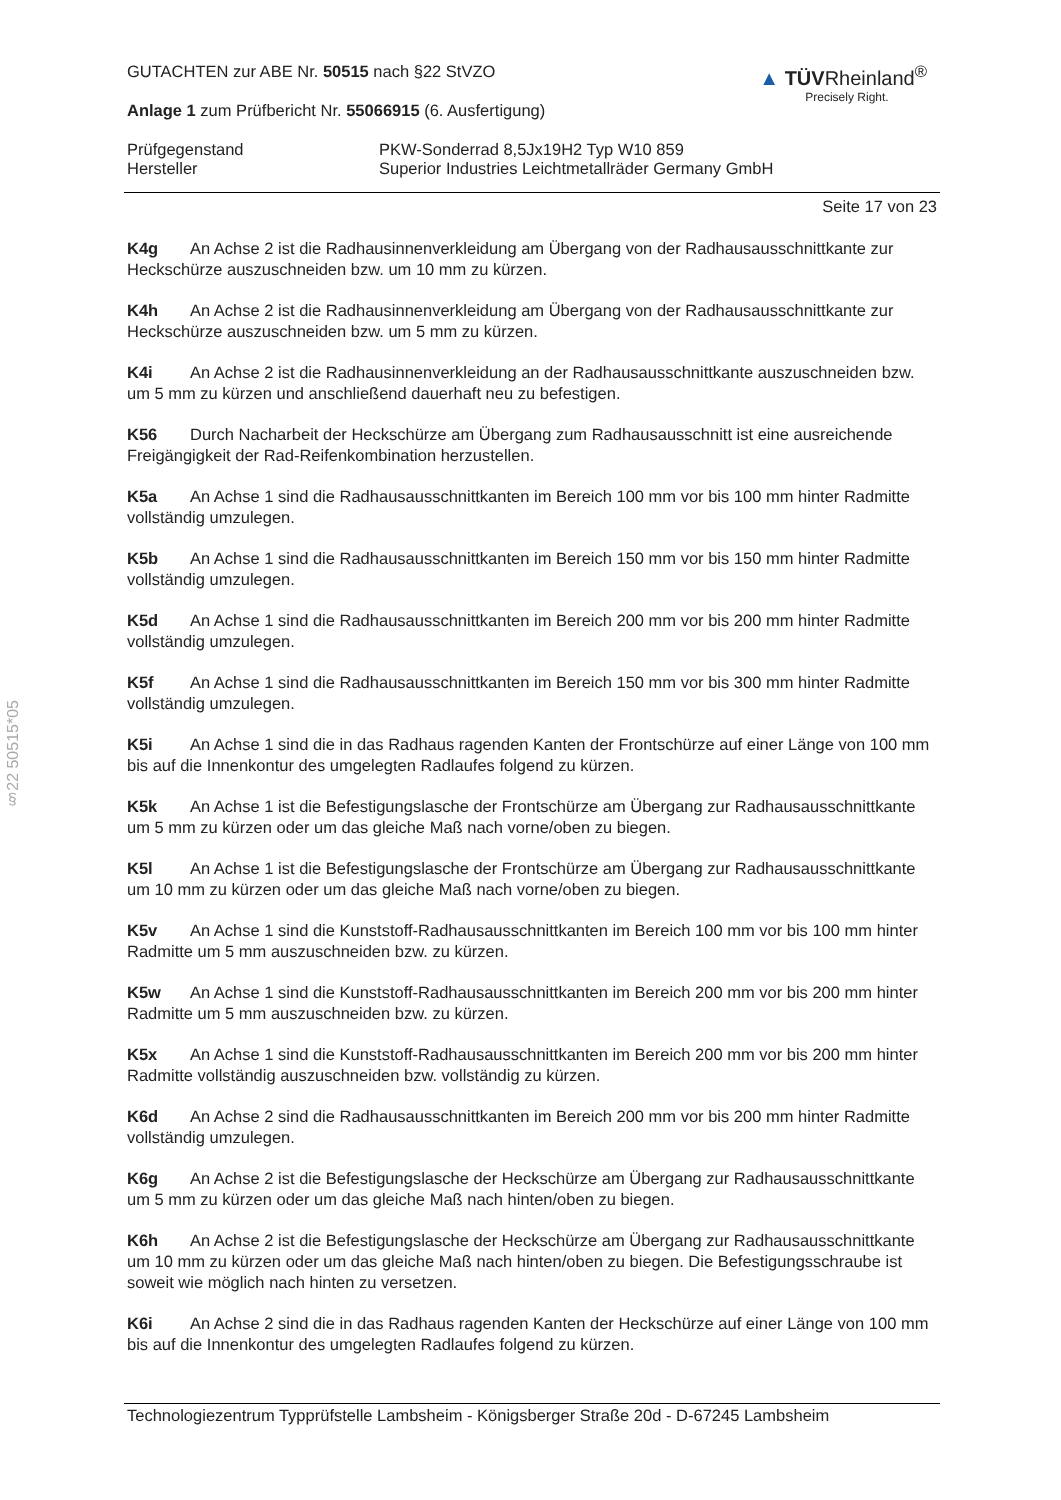§22 50515*05
▲ TÜVRheinland<sup>®</sup>
Precisely Right.
GUTACHTEN zur ABE Nr. 50515 nach §22 StVZO
Anlage 1 zum Prüfbericht Nr. 55066915 (6. Ausfertigung)
Prüfgegenstand
Hersteller
PKW-Sonderrad 8,5Jx19H2 Typ W10 859
Superior Industries Leichtmetallräder Germany GmbH
Seite 17 von 23
K4g An Achse 2 ist die Radhausinnenverkleidung am Übergang von der Radhausausschnittkante zur Heckschürze auszuschneiden bzw. um 10 mm zu kürzen.
K4h An Achse 2 ist die Radhausinnenverkleidung am Übergang von der Radhausausschnittkante zur Heckschürze auszuschneiden bzw. um 5 mm zu kürzen.
K4i An Achse 2 ist die Radhausinnenverkleidung an der Radhausausschnittkante auszuschneiden bzw. um 5 mm zu kürzen und anschließend dauerhaft neu zu befestigen.
K56 Durch Nacharbeit der Heckschürze am Übergang zum Radhausausschnitt ist eine ausreichende Freigängigkeit der Rad-Reifenkombination herzustellen.
K5a An Achse 1 sind die Radhausausschnittkanten im Bereich 100 mm vor bis 100 mm hinter Radmitte vollständig umzulegen.
K5b An Achse 1 sind die Radhausausschnittkanten im Bereich 150 mm vor bis 150 mm hinter Radmitte vollständig umzulegen.
K5d An Achse 1 sind die Radhausausschnittkanten im Bereich 200 mm vor bis 200 mm hinter Radmitte vollständig umzulegen.
K5f An Achse 1 sind die Radhausausschnittkanten im Bereich 150 mm vor bis 300 mm hinter Radmitte vollständig umzulegen.
K5i An Achse 1 sind die in das Radhaus ragenden Kanten der Frontschürze auf einer Länge von 100 mm bis auf die Innenkontur des umgelegten Radlaufes folgend zu kürzen.
K5k An Achse 1 ist die Befestigungslasche der Frontschürze am Übergang zur Radhausausschnittkante um 5 mm zu kürzen oder um das gleiche Maß nach vorne/oben zu biegen.
K5l An Achse 1 ist die Befestigungslasche der Frontschürze am Übergang zur Radhausausschnittkante um 10 mm zu kürzen oder um das gleiche Maß nach vorne/oben zu biegen.
K5v An Achse 1 sind die Kunststoff-Radhausausschnittkanten im Bereich 100 mm vor bis 100 mm hinter Radmitte um 5 mm auszuschneiden bzw. zu kürzen.
K5w An Achse 1 sind die Kunststoff-Radhausausschnittkanten im Bereich 200 mm vor bis 200 mm hinter Radmitte um 5 mm auszuschneiden bzw. zu kürzen.
K5x An Achse 1 sind die Kunststoff-Radhausausschnittkanten im Bereich 200 mm vor bis 200 mm hinter Radmitte vollständig auszuschneiden bzw. vollständig zu kürzen.
K6d An Achse 2 sind die Radhausausschnittkanten im Bereich 200 mm vor bis 200 mm hinter Radmitte vollständig umzulegen.
K6g An Achse 2 ist die Befestigungslasche der Heckschürze am Übergang zur Radhausausschnittkante um 5 mm zu kürzen oder um das gleiche Maß nach hinten/oben zu biegen.
K6h An Achse 2 ist die Befestigungslasche der Heckschürze am Übergang zur Radhausausschnittkante um 10 mm zu kürzen oder um das gleiche Maß nach hinten/oben zu biegen. Die Befestigungsschraube ist soweit wie möglich nach hinten zu versetzen.
K6i An Achse 2 sind die in das Radhaus ragenden Kanten der Heckschürze auf einer Länge von 100 mm bis auf die Innenkontur des umgelegten Radlaufes folgend zu kürzen.
Technologiezentrum Typprüfstelle Lambsheim - Königsberger Straße 20d - D-67245 Lambsheim